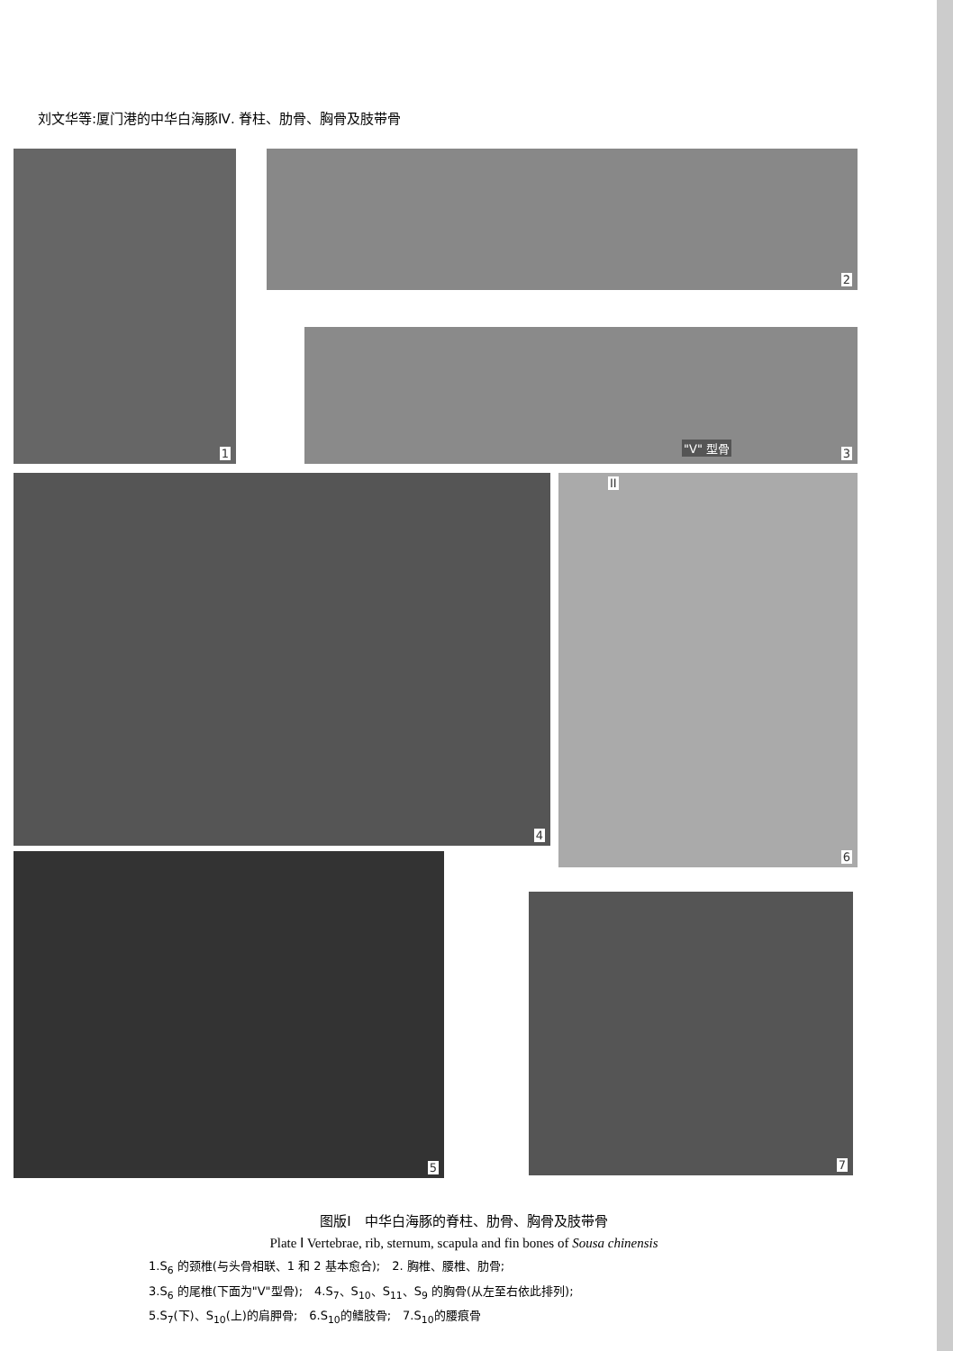刘文华等:厦门港的中华白海豚Ⅳ. 脊柱、肋骨、胸骨及肢带骨
1 2
"V" 型骨 3
4 II
6
5
7
图版Ⅰ　中华白海豚的脊柱、肋骨、胸骨及肢带骨
Plate Ⅰ Vertebrae, rib, sternum, scapula and fin bones of Sousa chinensis
1.S<sub>6</sub> 的颈椎(与头骨相联、1 和 2 基本愈合);　2. 胸椎、腰椎、肋骨;
3.S<sub>6</sub> 的尾椎(下面为"V"型骨);　4.S<sub>7</sub>、S<sub>10</sub>、S<sub>11</sub>、S<sub>9</sub> 的胸骨(从左至右依此排列);
5.S<sub>7</sub>(下)、S<sub>10</sub>(上)的肩胛骨;　6.S<sub>10</sub>的鳍肢骨;　7.S<sub>10</sub>的腰痕骨